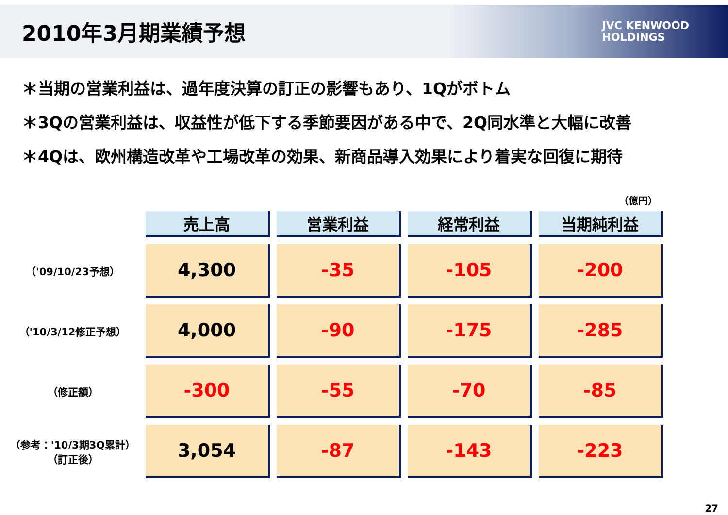2010年3月期業績予想
JVC KENWOOD
HOLDINGS
＊当期の営業利益は、過年度決算の訂正の影響もあり、1Qがボトム
＊3Qの営業利益は、収益性が低下する季節要因がある中で、2Q同水準と大幅に改善
＊4Qは、欧州構造改革や工場改革の効果、新商品導入効果により着実な回復に期待
（億円）
| | 売上高 | 営業利益 | 経常利益 | 当期純利益 |
| （'09/10/23予想） | 4,300 | -35 | -105 | -200 |
| （'10/3/12修正予想） | 4,000 | -90 | -175 | -285 |
| （修正額） | -300 | -55 | -70 | -85 |
| （参考：'10/3期3Q累計） （訂正後） | 3,054 | -87 | -143 | -223 |
27